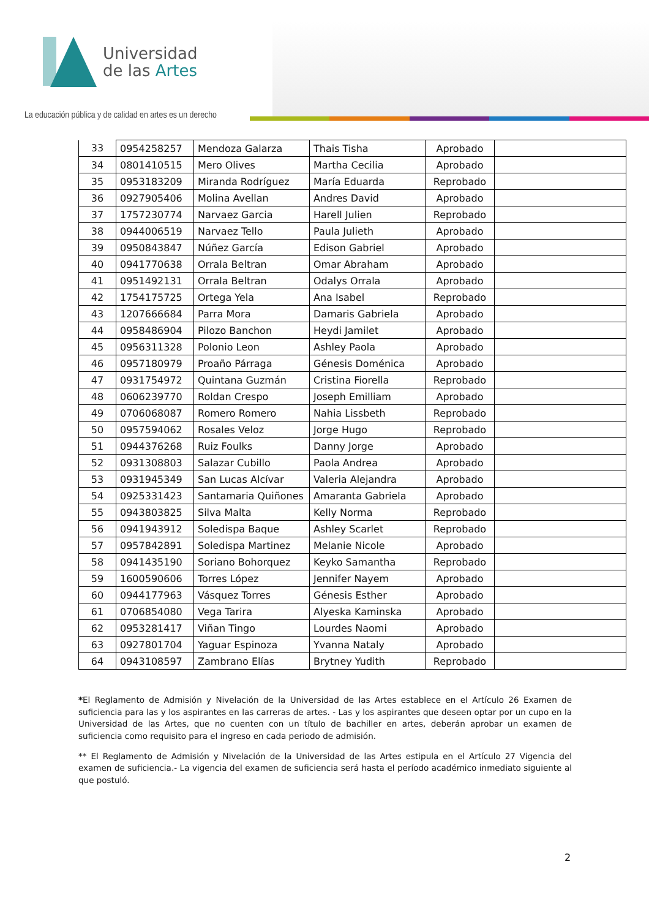Universidad
de las Artes
La educación pública y de calidad en artes es un derecho
| 33 | 0954258257 | Mendoza Galarza | Thais Tisha | Aprobado | |
| 34 | 0801410515 | Mero Olives | Martha Cecilia | Aprobado | |
| 35 | 0953183209 | Miranda Rodríguez | María Eduarda | Reprobado | |
| 36 | 0927905406 | Molina Avellan | Andres David | Aprobado | |
| 37 | 1757230774 | Narvaez Garcia | Harell Julien | Reprobado | |
| 38 | 0944006519 | Narvaez Tello | Paula Julieth | Aprobado | |
| 39 | 0950843847 | Núñez García | Edison Gabriel | Aprobado | |
| 40 | 0941770638 | Orrala Beltran | Omar Abraham | Aprobado | |
| 41 | 0951492131 | Orrala Beltran | Odalys Orrala | Aprobado | |
| 42 | 1754175725 | Ortega Yela | Ana Isabel | Reprobado | |
| 43 | 1207666684 | Parra Mora | Damaris Gabriela | Aprobado | |
| 44 | 0958486904 | Pilozo Banchon | Heydi Jamilet | Aprobado | |
| 45 | 0956311328 | Polonio Leon | Ashley Paola | Aprobado | |
| 46 | 0957180979 | Proaño Párraga | Génesis Doménica | Aprobado | |
| 47 | 0931754972 | Quintana Guzmán | Cristina Fiorella | Reprobado | |
| 48 | 0606239770 | Roldan Crespo | Joseph Emilliam | Aprobado | |
| 49 | 0706068087 | Romero Romero | Nahia Lissbeth | Reprobado | |
| 50 | 0957594062 | Rosales Veloz | Jorge Hugo | Reprobado | |
| 51 | 0944376268 | Ruiz Foulks | Danny Jorge | Aprobado | |
| 52 | 0931308803 | Salazar Cubillo | Paola Andrea | Aprobado | |
| 53 | 0931945349 | San Lucas Alcívar | Valeria Alejandra | Aprobado | |
| 54 | 0925331423 | Santamaria Quiñones | Amaranta Gabriela | Aprobado | |
| 55 | 0943803825 | Silva Malta | Kelly Norma | Reprobado | |
| 56 | 0941943912 | Soledispa Baque | Ashley Scarlet | Reprobado | |
| 57 | 0957842891 | Soledispa Martinez | Melanie Nicole | Aprobado | |
| 58 | 0941435190 | Soriano Bohorquez | Keyko Samantha | Reprobado | |
| 59 | 1600590606 | Torres López | Jennifer Nayem | Aprobado | |
| 60 | 0944177963 | Vásquez Torres | Génesis Esther | Aprobado | |
| 61 | 0706854080 | Vega Tarira | Alyeska Kaminska | Aprobado | |
| 62 | 0953281417 | Viñan Tingo | Lourdes Naomi | Aprobado | |
| 63 | 0927801704 | Yaguar Espinoza | Yvanna Nataly | Aprobado | |
| 64 | 0943108597 | Zambrano Elías | Brytney Yudith | Reprobado | |
*El Reglamento de Admisión y Nivelación de la Universidad de las Artes establece en el Artículo 26 Examen de suficiencia para las y los aspirantes en las carreras de artes. - Las y los aspirantes que deseen optar por un cupo en la Universidad de las Artes, que no cuenten con un título de bachiller en artes, deberán aprobar un examen de suficiencia como requisito para el ingreso en cada periodo de admisión.
** El Reglamento de Admisión y Nivelación de la Universidad de las Artes estipula en el Artículo 27 Vigencia del examen de suficiencia.- La vigencia del examen de suficiencia será hasta el período académico inmediato siguiente al que postuló.
2